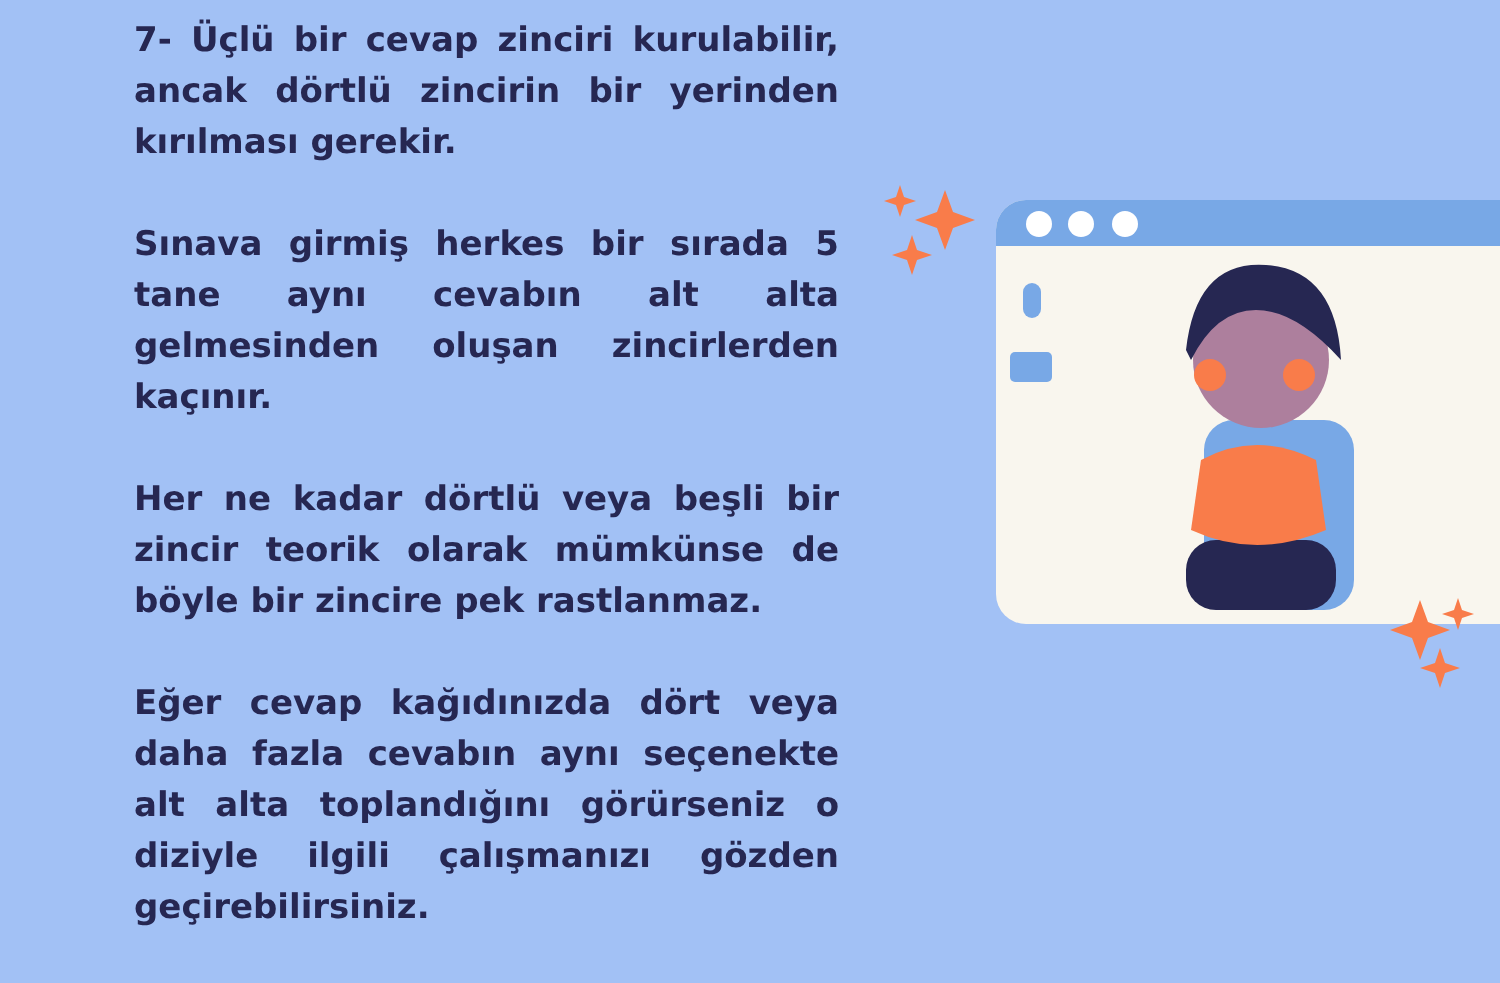7- Üçlü bir cevap zinciri kurulabilir, ancak dörtlü zincirin bir yerinden kırılması gerekir.
Sınava girmiş herkes bir sırada 5 tane aynı cevabın alt alta gelmesinden oluşan zincirlerden kaçınır.
Her ne kadar dörtlü veya beşli bir zincir teorik olarak mümkünse de böyle bir zincire pek rastlanmaz.
Eğer cevap kağıdınızda dört veya daha fazla cevabın aynı seçenekte alt alta toplandığını görürseniz o diziyle ilgili çalışmanızı gözden geçirebilirsiniz.